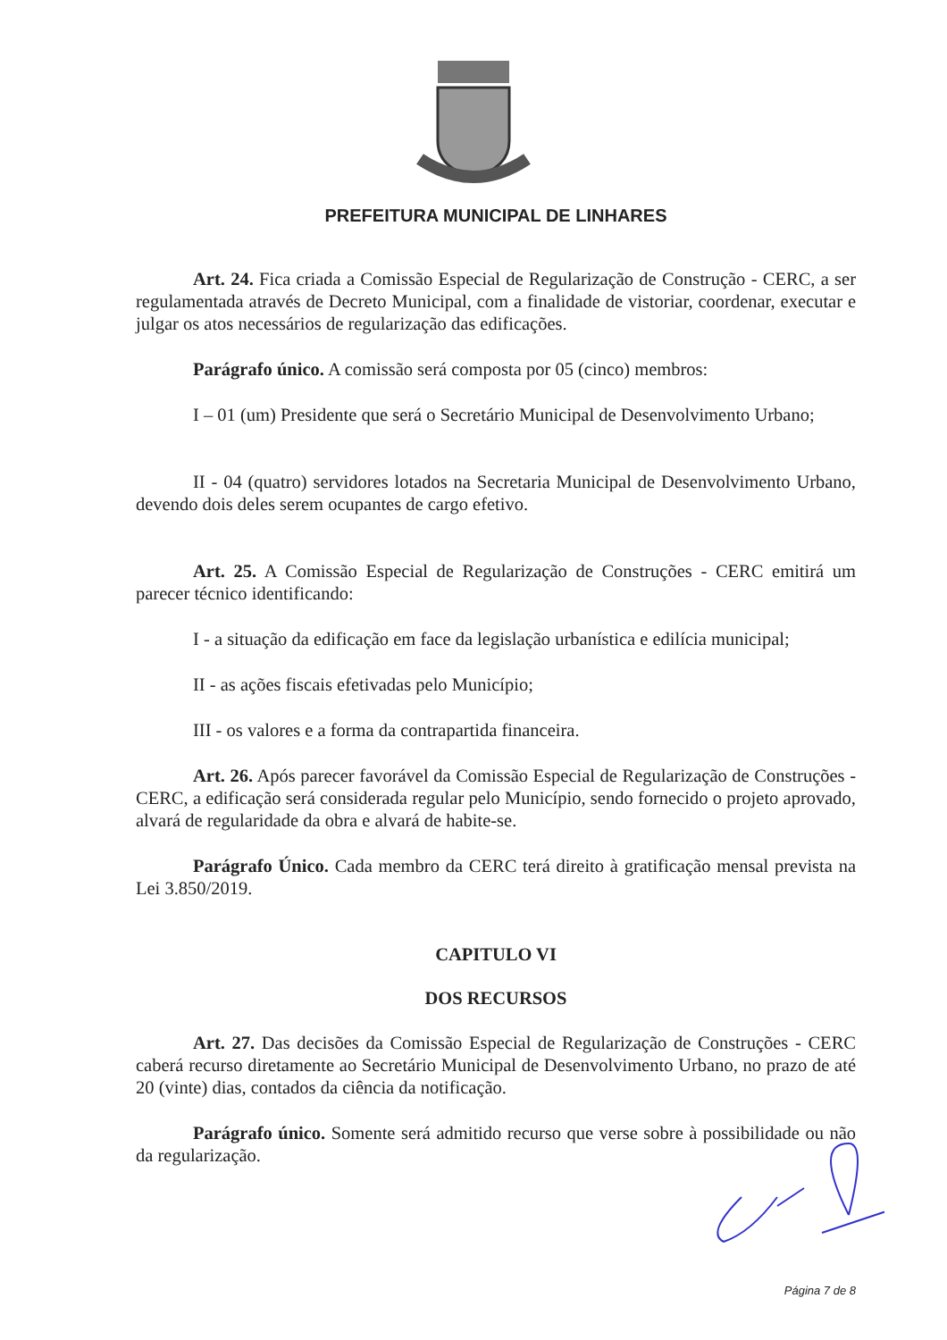PREFEITURA MUNICIPAL DE LINHARES
Art. 24. Fica criada a Comissão Especial de Regularização de Construção - CERC, a ser regulamentada através de Decreto Municipal, com a finalidade de vistoriar, coordenar, executar e julgar os atos necessários de regularização das edificações.
Parágrafo único. A comissão será composta por 05 (cinco) membros:
I – 01 (um) Presidente que será o Secretário Municipal de Desenvolvimento Urbano;
II - 04 (quatro) servidores lotados na Secretaria Municipal de Desenvolvimento Urbano, devendo dois deles serem ocupantes de cargo efetivo.
Art. 25. A Comissão Especial de Regularização de Construções - CERC emitirá um parecer técnico identificando:
I - a situação da edificação em face da legislação urbanística e edilícia municipal;
II - as ações fiscais efetivadas pelo Município;
III - os valores e a forma da contrapartida financeira.
Art. 26. Após parecer favorável da Comissão Especial de Regularização de Construções - CERC, a edificação será considerada regular pelo Município, sendo fornecido o projeto aprovado, alvará de regularidade da obra e alvará de habite-se.
Parágrafo Único. Cada membro da CERC terá direito à gratificação mensal prevista na Lei 3.850/2019.
CAPITULO VI
DOS RECURSOS
Art. 27. Das decisões da Comissão Especial de Regularização de Construções - CERC caberá recurso diretamente ao Secretário Municipal de Desenvolvimento Urbano, no prazo de até 20 (vinte) dias, contados da ciência da notificação.
Parágrafo único. Somente será admitido recurso que verse sobre à possibilidade ou não da regularização.
Página 7 de 8